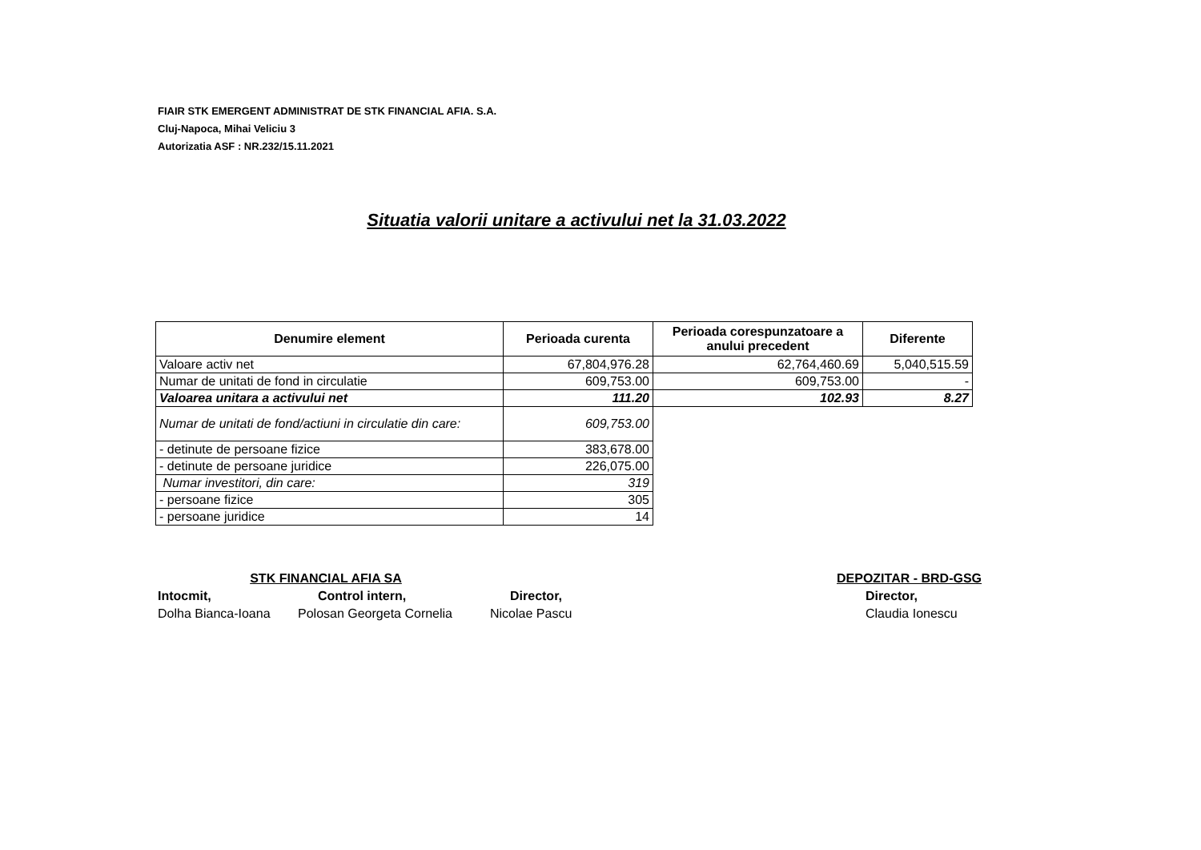FIAIR STK EMERGENT ADMINISTRAT DE STK FINANCIAL AFIA. S.A.
Cluj-Napoca, Mihai Veliciu 3
Autorizatia ASF : NR.232/15.11.2021
Situatia valorii unitare a activului net la 31.03.2022
| Denumire element | Perioada curenta | Perioada corespunzatoare a anului precedent | Diferente |
| --- | --- | --- | --- |
| Valoare activ net | 67,804,976.28 | 62,764,460.69 | 5,040,515.59 |
| Numar de unitati de fond in circulatie | 609,753.00 | 609,753.00 | - |
| Valoarea unitara a activului net | 111.20 | 102.93 | 8.27 |
| Numar de unitati de fond/actiuni in circulatie din care: | 609,753.00 | | |
| - detinute de persoane fizice | 383,678.00 | | |
| - detinute de persoane juridice | 226,075.00 | | |
| Numar investitori, din care: | 319 | | |
| - persoane fizice | 305 | | |
| - persoane juridice | 14 | | |
STK FINANCIAL AFIA SA
Intocmit, Control intern, Director,
Dolha Bianca-Ioana Polosan Georgeta Cornelia Nicolae Pascu
DEPOZITAR - BRD-GSG
Director,
Claudia Ionescu